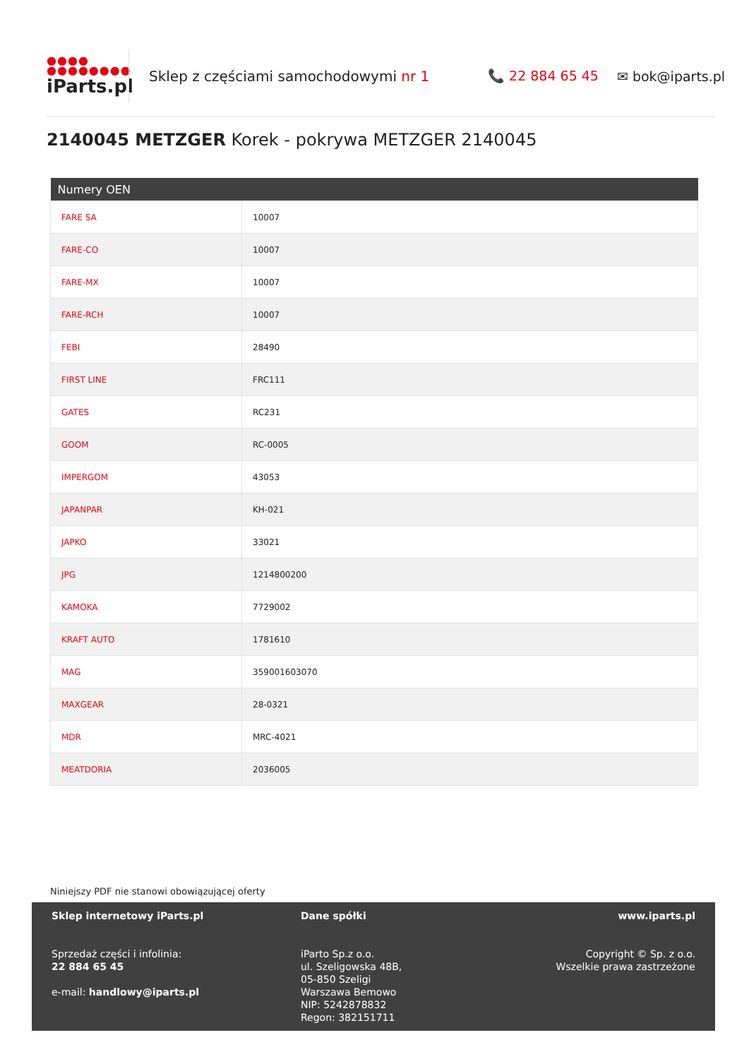●●●●
●●●●●●●●
iParts.pl
Sklep z częściami samochodowymi nr 1 📞 22 884 65 45 ✉ bok@iparts.pl
2140045 METZGER Korek - pokrywa METZGER 2140045
| Numery OEN | |
| --- | --- |
| FARE SA | 10007 |
| FARE-CO | 10007 |
| FARE-MX | 10007 |
| FARE-RCH | 10007 |
| FEBI | 28490 |
| FIRST LINE | FRC111 |
| GATES | RC231 |
| GOOM | RC-0005 |
| IMPERGOM | 43053 |
| JAPANPAR | KH-021 |
| JAPKO | 33021 |
| JPG | 1214800200 |
| KAMOKA | 7729002 |
| KRAFT AUTO | 1781610 |
| MAG | 359001603070 |
| MAXGEAR | 28-0321 |
| MDR | MRC-4021 |
| MEATDORIA | 2036005 |
Niniejszy PDF nie stanowi obowiązującej oferty
Sklep internetowy iParts.pl
Sprzedaż części i infolinia:
22 884 65 45
e-mail: handlowy@iparts.pl
Dane spółki
iParto Sp.z o.o.
ul. Szeligowska 48B,
05-850 Szeligi
Warszawa Bemowo
NIP: 5242878832
Regon: 382151711
www.iparts.pl
Copyright © Sp. z o.o.
Wszelkie prawa zastrzeżone